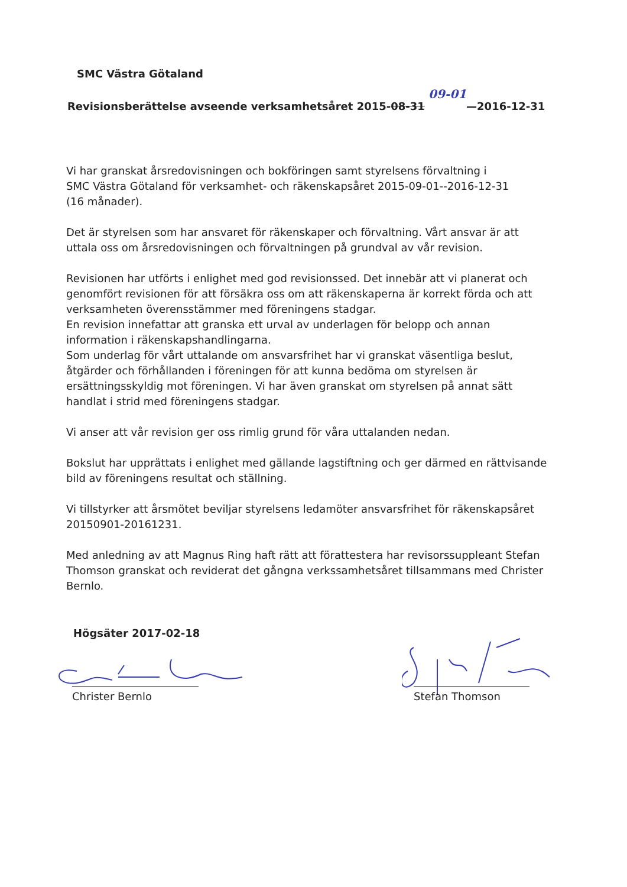SMC Västra Götaland
Revisionsberättelse avseende verksamhetsåret 2015-08-31 09-01—2016-12-31
Vi har granskat årsredovisningen och bokföringen samt styrelsens förvaltning i
SMC Västra Götaland för verksamhet- och räkenskapsåret 2015-09-01--2016-12-31
(16 månader).
Det är styrelsen som har ansvaret för räkenskaper och förvaltning. Vårt ansvar är att uttala oss om årsredovisningen och förvaltningen på grundval av vår revision.
Revisionen har utförts i enlighet med god revisionssed. Det innebär att vi planerat och genomfört revisionen för att försäkra oss om att räkenskaperna är korrekt förda och att verksamheten överensstämmer med föreningens stadgar.
En revision innefattar att granska ett urval av underlagen för belopp och annan information i räkenskapshandlingarna.
Som underlag för vårt uttalande om ansvarsfrihet har vi granskat väsentliga beslut, åtgärder och förhållanden i föreningen för att kunna bedöma om styrelsen är ersättningsskyldig mot föreningen. Vi har även granskat om styrelsen på annat sätt handlat i strid med föreningens stadgar.
Vi anser att vår revision ger oss rimlig grund för våra uttalanden nedan.
Bokslut har upprättats i enlighet med gällande lagstiftning och ger därmed en rättvisande bild av föreningens resultat och ställning.
Vi tillstyrker att årsmötet beviljar styrelsens ledamöter ansvarsfrihet för räkenskapsåret 20150901-20161231.
Med anledning av att Magnus Ring haft rätt att förattestera har revisorssuppleant Stefan Thomson granskat och reviderat det gångna verkssamhetsåret tillsammans med Christer Bernlo.
Högsäter 2017-02-18
Christer Bernlo Stefan Thomson